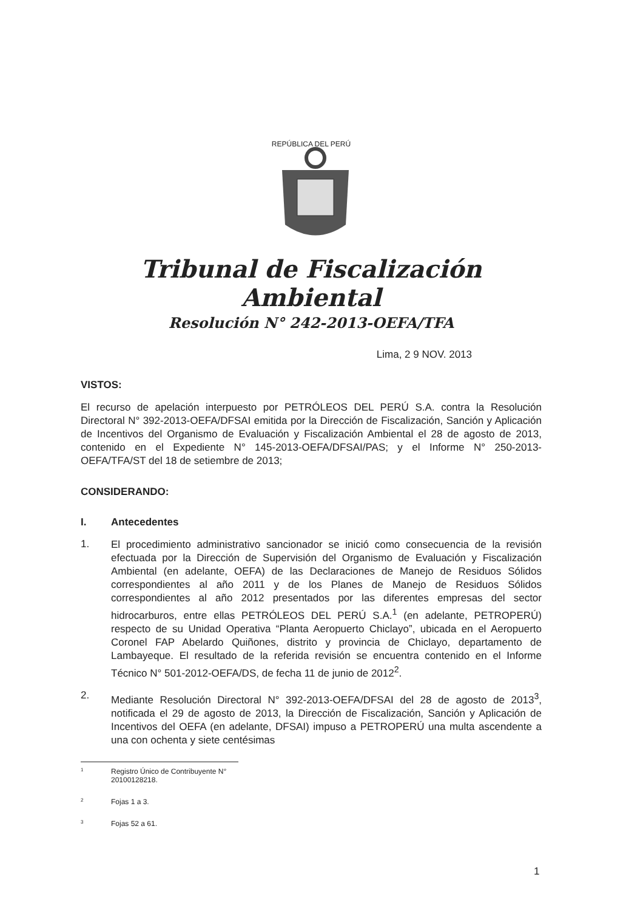REPÚBLICA DEL PERÚ
Tribunal de Fiscalización Ambiental
Resolución N° 242-2013-OEFA/TFA
Lima, 2 9 NOV. 2013
VISTOS:
El recurso de apelación interpuesto por PETRÓLEOS DEL PERÚ S.A. contra la Resolución Directoral N° 392-2013-OEFA/DFSAI emitida por la Dirección de Fiscalización, Sanción y Aplicación de Incentivos del Organismo de Evaluación y Fiscalización Ambiental el 28 de agosto de 2013, contenido en el Expediente N° 145-2013-OEFA/DFSAI/PAS; y el Informe N° 250-2013-OEFA/TFA/ST del 18 de setiembre de 2013;
CONSIDERANDO:
I. Antecedentes
1.
El procedimiento administrativo sancionador se inició como consecuencia de la revisión efectuada por la Dirección de Supervisión del Organismo de Evaluación y Fiscalización Ambiental (en adelante, OEFA) de las Declaraciones de Manejo de Residuos Sólidos correspondientes al año 2011 y de los Planes de Manejo de Residuos Sólidos correspondientes al año 2012 presentados por las diferentes empresas del sector hidrocarburos, entre ellas PETRÓLEOS DEL PERÚ S.A.<sup>1</sup> (en adelante, PETROPERÚ) respecto de su Unidad Operativa “Planta Aeropuerto Chiclayo”, ubicada en el Aeropuerto Coronel FAP Abelardo Quiñones, distrito y provincia de Chiclayo, departamento de Lambayeque. El resultado de la referida revisión se encuentra contenido en el Informe Técnico N° 501-2012-OEFA/DS, de fecha 11 de junio de 2012<sup>2</sup>.
2.
Mediante Resolución Directoral N° 392-2013-OEFA/DFSAI del 28 de agosto de 2013<sup>3</sup>, notificada el 29 de agosto de 2013, la Dirección de Fiscalización, Sanción y Aplicación de Incentivos del OEFA (en adelante, DFSAI) impuso a PETROPERÚ una multa ascendente a una con ochenta y siete centésimas
1 Registro Único de Contribuyente N° 20100128218.
2 Fojas 1 a 3.
3 Fojas 52 a 61.
1